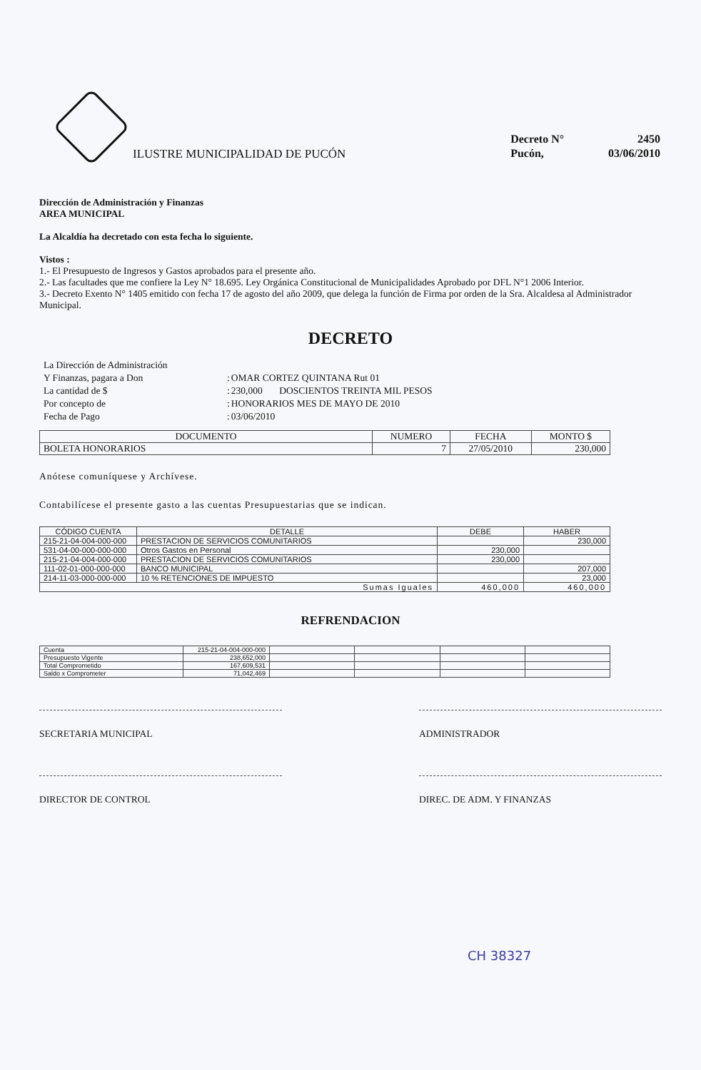ILUSTRE MUNICIPALIDAD DE PUCÓN
| Decreto N° | 2450 |
| Pucón, | 03/06/2010 |
Dirección de Administración y Finanzas
AREA MUNICIPAL
La Alcaldía ha decretado con esta fecha lo siguiente.
Vistos :
1.- El Presupuesto de Ingresos y Gastos aprobados para el presente año.
2.- Las facultades que me confiere la Ley N° 18.695. Ley Orgánica Constitucional de Municipalidades Aprobado por DFL N°1 2006 Interior.
3.- Decreto Exento N° 1405 emitido con fecha 17 de agosto del año 2009, que delega la función de Firma por orden de la Sra. Alcaldesa al Administrador Municipal.
DECRETO
| La Dirección de Administración | | |
| Y Finanzas, pagara a Don | : | OMAR CORTEZ QUINTANA Rut 01 |
| La cantidad de $ | : | 230,000 DOSCIENTOS TREINTA MIL PESOS |
| Por concepto de | : | HONORARIOS MES DE MAYO DE 2010 |
| Fecha de Pago | : | 03/06/2010 |
| DOCUMENTO | NUMERO | FECHA | MONTO $ |
| --- | --- | --- | --- |
| BOLETA HONORARIOS | 7 | 27/05/2010 | 230,000 |
Anótese comuníquese y Archívese.
Contabilícese el presente gasto a las cuentas Presupuestarias que se indican.
| CÓDIGO CUENTA | DETALLE | DEBE | HABER |
| --- | --- | --- | --- |
| 215-21-04-004-000-000 | PRESTACION DE SERVICIOS COMUNITARIOS | | 230,000 |
| 531-04-00-000-000-000 | Otros Gastos en Personal | 230,000 | |
| 215-21-04-004-000-000 | PRESTACION DE SERVICIOS COMUNITARIOS | 230,000 | |
| 111-02-01-000-000-000 | BANCO MUNICIPAL | | 207,000 |
| 214-11-03-000-000-000 | 10 % RETENCIONES DE IMPUESTO | | 23,000 |
| Sumas Iguales | | 460,000 | 460,000 |
REFRENDACION
| Cuenta | 215-21-04-004-000-000 | | | | |
| Presupuesto Vigente | 238,652,000 | | | | |
| Total Comprometido | 167,609,531 | | | | |
| Saldo x Comprometer | 71,042,469 | | | | |
SECRETARIA MUNICIPAL ADMINISTRADOR
DIRECTOR DE CONTROL DIREC. DE ADM. Y FINANZAS
CH 38327